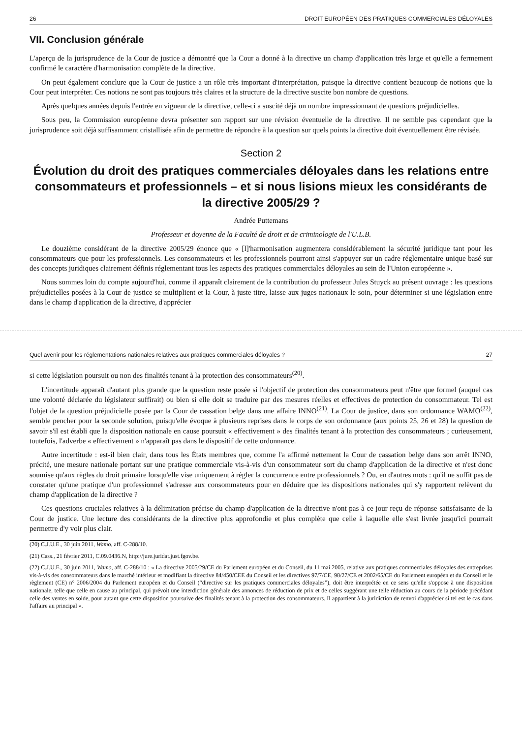26 DROIT EUROPÉEN DES PRATIQUES COMMERCIALES DÉLOYALES
VII. Conclusion générale
L'aperçu de la jurisprudence de la Cour de justice a démontré que la Cour a donné à la directive un champ d'application très large et qu'elle a fermement confirmé le caractère d'harmonisation complète de la directive.
On peut également conclure que la Cour de justice a un rôle très important d'interprétation, puisque la directive contient beaucoup de notions que la Cour peut interpréter. Ces notions ne sont pas toujours très claires et la structure de la directive suscite bon nombre de questions.
Après quelques années depuis l'entrée en vigueur de la directive, celle-ci a suscité déjà un nombre impressionnant de questions préjudicielles.
Sous peu, la Commission européenne devra présenter son rapport sur une révision éventuelle de la directive. Il ne semble pas cependant que la jurisprudence soit déjà suffisamment cristallisée afin de permettre de répondre à la question sur quels points la directive doit éventuellement être révisée.
Section 2
Évolution du droit des pratiques commerciales déloyales dans les relations entre consommateurs et professionnels – et si nous lisions mieux les considérants de la directive 2005/29 ?
Andrée Puttemans
Professeur et doyenne de la Faculté de droit et de criminologie de l'U.L.B.
Le douzième considérant de la directive 2005/29 énonce que « [l]'harmonisation augmentera considérablement la sécurité juridique tant pour les consommateurs que pour les professionnels. Les consommateurs et les professionnels pourront ainsi s'appuyer sur un cadre réglementaire unique basé sur des concepts juridiques clairement définis réglementant tous les aspects des pratiques commerciales déloyales au sein de l'Union européenne ».
Nous sommes loin du compte aujourd'hui, comme il apparaît clairement de la contribution du professeur Jules Stuyck au présent ouvrage : les questions préjudicielles posées à la Cour de justice se multiplient et la Cour, à juste titre, laisse aux juges nationaux le soin, pour déterminer si une législation entre dans le champ d'application de la directive, d'apprécier
Quel avenir pour les réglementations nationales relatives aux pratiques commerciales déloyales ? 27
si cette législation poursuit ou non des finalités tenant à la protection des consommateurs<sup>(20)</sup>.
L'incertitude apparaît d'autant plus grande que la question reste posée si l'objectif de protection des consommateurs peut n'être que formel (auquel cas une volonté déclarée du législateur suffirait) ou bien si elle doit se traduire par des mesures réelles et effectives de protection du consommateur. Tel est l'objet de la question préjudicielle posée par la Cour de cassation belge dans une affaire INNO<sup>(21)</sup>. La Cour de justice, dans son ordonnance WAMO<sup>(22)</sup>, semble pencher pour la seconde solution, puisqu'elle évoque à plusieurs reprises dans le corps de son ordonnance (aux points 25, 26 et 28) la question de savoir s'il est établi que la disposition nationale en cause poursuit « effectivement » des finalités tenant à la protection des consommateurs ; curieusement, toutefois, l'adverbe « effectivement » n'apparaît pas dans le dispositif de cette ordonnance.
Autre incertitude : est-il bien clair, dans tous les États membres que, comme l'a affirmé nettement la Cour de cassation belge dans son arrêt INNO, précité, une mesure nationale portant sur une pratique commerciale vis-à-vis d'un consommateur sort du champ d'application de la directive et n'est donc soumise qu'aux règles du droit primaire lorsqu'elle vise uniquement à régler la concurrence entre professionnels ? Ou, en d'autres mots : qu'il ne suffit pas de constater qu'une pratique d'un professionnel s'adresse aux consommateurs pour en déduire que les dispositions nationales qui s'y rapportent relèvent du champ d'application de la directive ?
Ces questions cruciales relatives à la délimitation précise du champ d'application de la directive n'ont pas à ce jour reçu de réponse satisfaisante de la Cour de justice. Une lecture des considérants de la directive plus approfondie et plus complète que celle à laquelle elle s'est livrée jusqu'ici pourrait permettre d'y voir plus clair.
(20) C.J.U.E., 30 juin 2011, Wamo, aff. C-288/10.
(21) Cass., 21 février 2011, C.09.0436.N, http://jure.juridat.just.fgov.be.
(22) C.J.U.E., 30 juin 2011, Wamo, aff. C-288/10 : « La directive 2005/29/CE du Parlement européen et du Conseil, du 11 mai 2005, relative aux pratiques commerciales déloyales des entreprises vis-à-vis des consommateurs dans le marché intérieur et modifiant la directive 84/450/CEE du Conseil et les directives 97/7/CE, 98/27/CE et 2002/65/CE du Parlement européen et du Conseil et le règlement (CE) n° 2006/2004 du Parlement européen et du Conseil (“directive sur les pratiques commerciales déloyales”), doit être interprétée en ce sens qu'elle s'oppose à une disposition nationale, telle que celle en cause au principal, qui prévoit une interdiction générale des annonces de réduction de prix et de celles suggérant une telle réduction au cours de la période précédant celle des ventes en solde, pour autant que cette disposition poursuive des finalités tenant à la protection des consommateurs. Il appartient à la juridiction de renvoi d'apprécier si tel est le cas dans l'affaire au principal ».